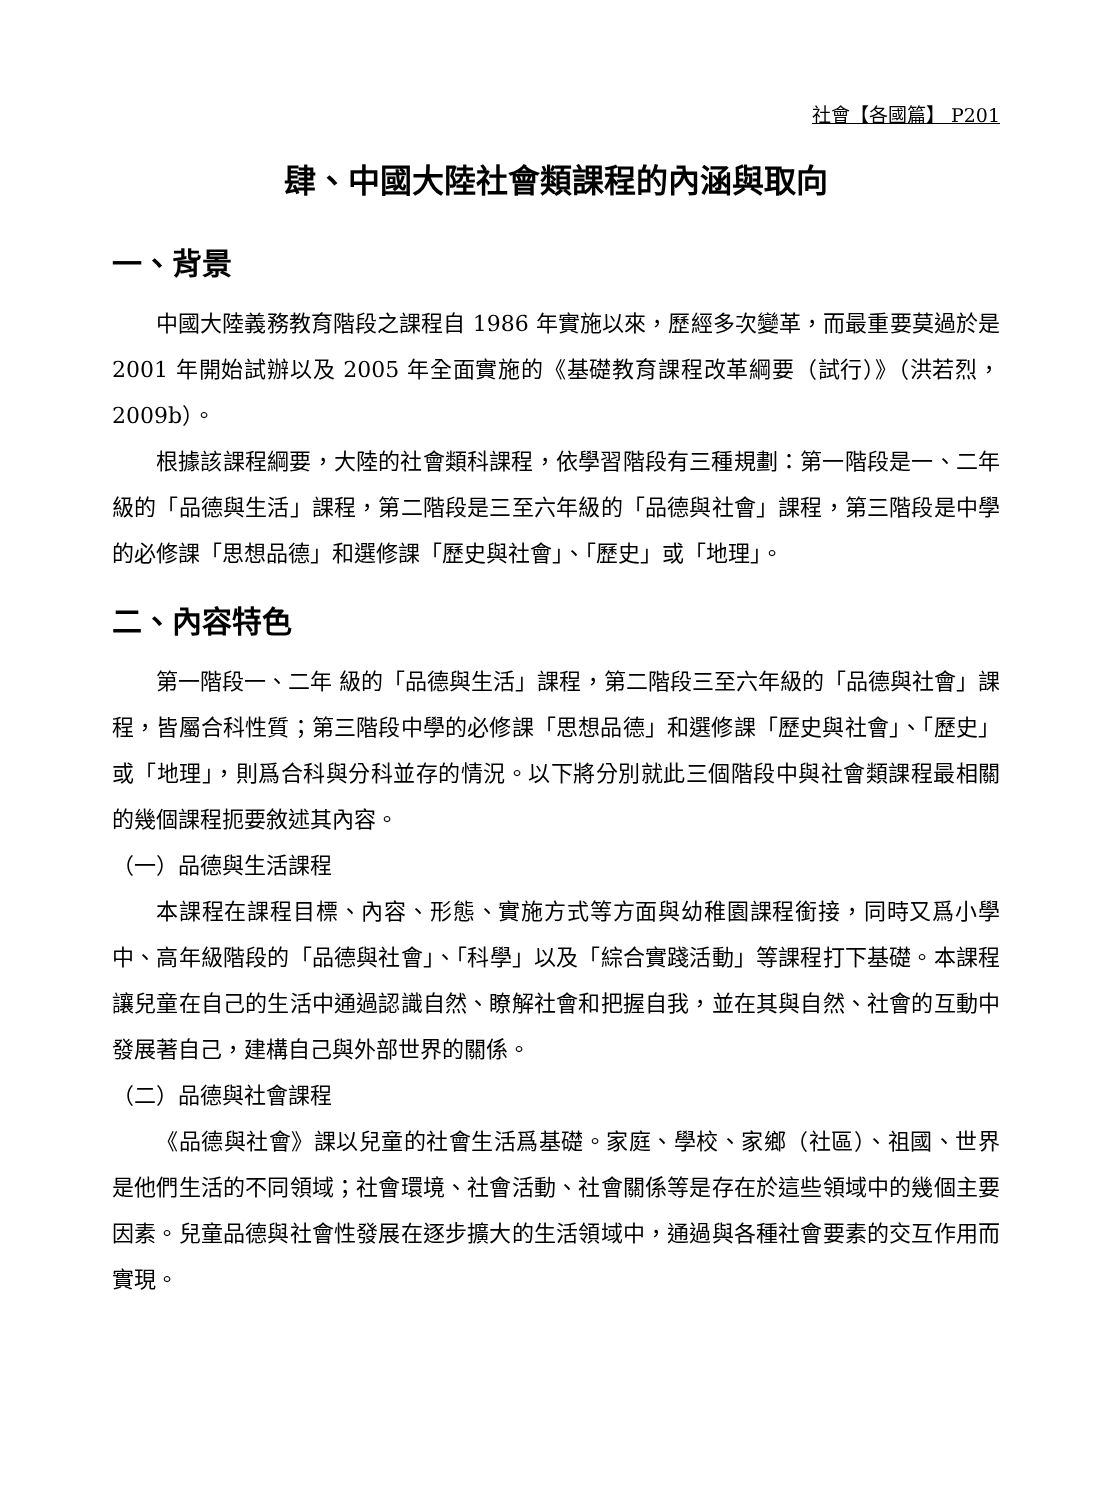社會【各國篇】 P201
肆、中國大陸社會類課程的內涵與取向
一、背景
中國大陸義務教育階段之課程自 1986 年實施以來，歷經多次變革，而最重要莫過於是 2001 年開始試辦以及 2005 年全面實施的《基礎教育課程改革綱要（試行）》（洪若烈，2009b）。
根據該課程綱要，大陸的社會類科課程，依學習階段有三種規劃：第一階段是一、二年級的「品德與生活」課程，第二階段是三至六年級的「品德與社會」課程，第三階段是中學的必修課「思想品德」和選修課「歷史與社會」、「歷史」或「地理」。
二、內容特色
第一階段一、二年 級的「品德與生活」課程，第二階段三至六年級的「品德與社會」課程，皆屬合科性質；第三階段中學的必修課「思想品德」和選修課「歷史與社會」、「歷史」或「地理」，則爲合科與分科並存的情況。以下將分別就此三個階段中與社會類課程最相關的幾個課程扼要敘述其內容。
（一）品德與生活課程
本課程在課程目標、內容、形態、實施方式等方面與幼稚園課程銜接，同時又爲小學中、高年級階段的「品德與社會」、「科學」以及「綜合實踐活動」等課程打下基礎。本課程讓兒童在自己的生活中通過認識自然、瞭解社會和把握自我，並在其與自然、社會的互動中發展著自己，建構自己與外部世界的關係。
（二）品德與社會課程
《品德與社會》課以兒童的社會生活爲基礎。家庭、學校、家鄉（社區）、祖國、世界是他們生活的不同領域；社會環境、社會活動、社會關係等是存在於這些領域中的幾個主要因素。兒童品德與社會性發展在逐步擴大的生活領域中，通過與各種社會要素的交互作用而實現。